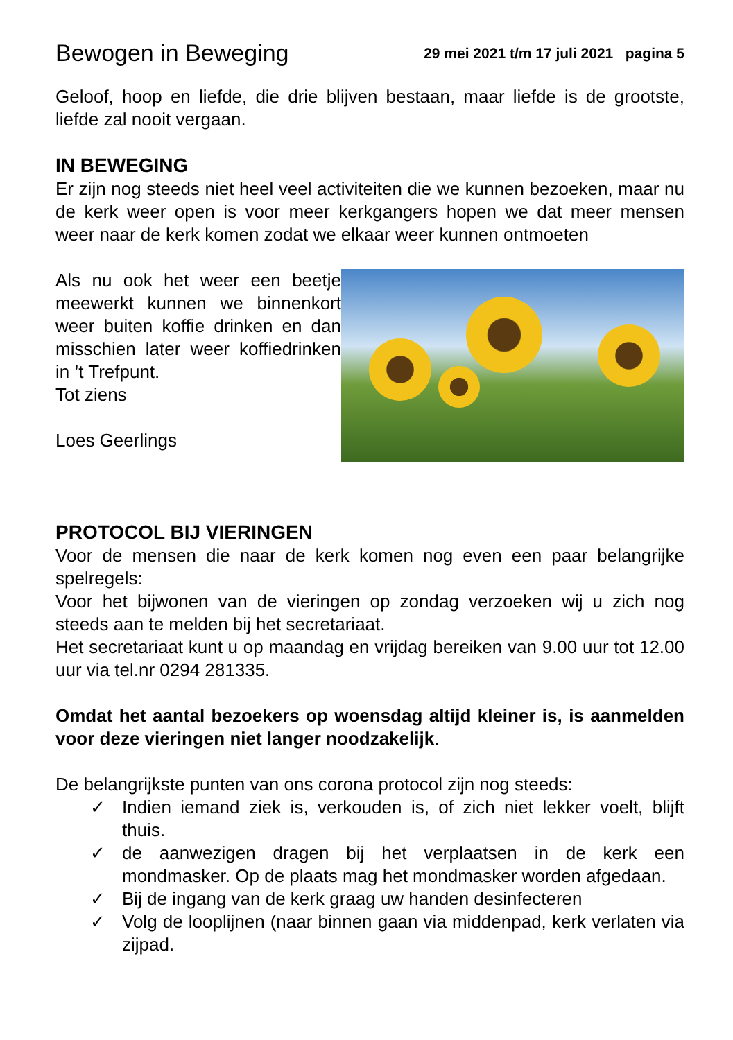Bewogen in Beweging
29 mei 2021 t/m 17 juli 2021 pagina 5
Geloof, hoop en liefde, die drie blijven bestaan, maar liefde is de grootste, liefde zal nooit vergaan.
IN BEWEGING
Er zijn nog steeds niet heel veel activiteiten die we kunnen bezoeken, maar nu de kerk weer open is voor meer kerkgangers hopen we dat meer mensen weer naar de kerk komen zodat we elkaar weer kunnen ontmoeten
Als nu ook het weer een beetje meewerkt kunnen we binnenkort weer buiten koffie drinken en dan misschien later weer koffiedrinken in ’t Trefpunt.
Tot ziens
Loes Geerlings
PROTOCOL BIJ VIERINGEN
Voor de mensen die naar de kerk komen nog even een paar belangrijke spelregels:
Voor het bijwonen van de vieringen op zondag verzoeken wij u zich nog steeds aan te melden bij het secretariaat.
Het secretariaat kunt u op maandag en vrijdag bereiken van 9.00 uur tot 12.00 uur via tel.nr 0294 281335.
Omdat het aantal bezoekers op woensdag altijd kleiner is, is aanmelden voor deze vieringen niet langer noodzakelijk.
De belangrijkste punten van ons corona protocol zijn nog steeds:
✓ Indien iemand ziek is, verkouden is, of zich niet lekker voelt, blijft thuis.
✓ de aanwezigen dragen bij het verplaatsen in de kerk een mondmasker. Op de plaats mag het mondmasker worden afgedaan.
✓ Bij de ingang van de kerk graag uw handen desinfecteren
✓ Volg de looplijnen (naar binnen gaan via middenpad, kerk verlaten via zijpad.